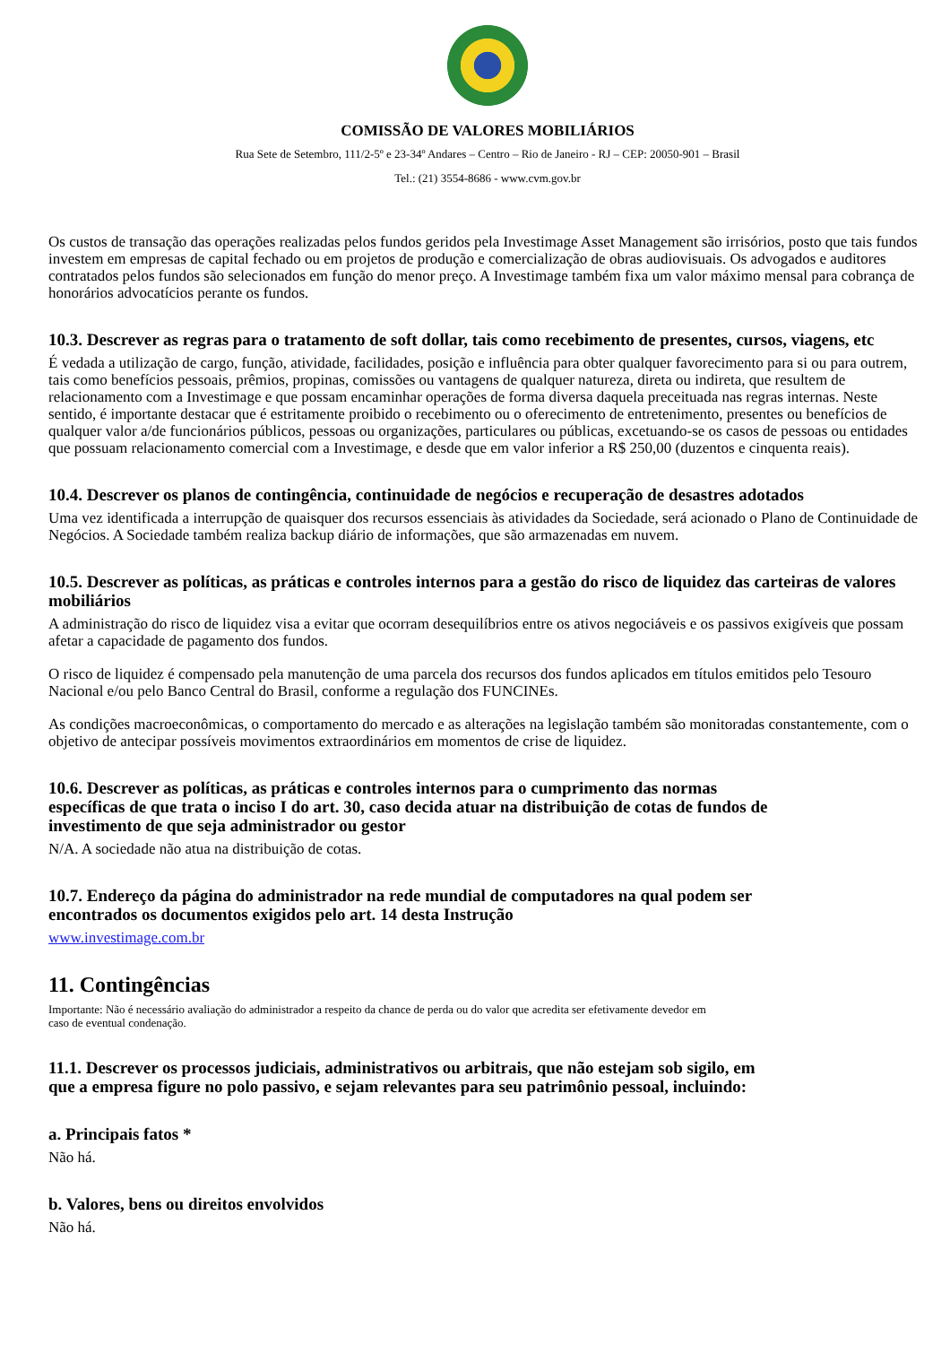COMISSÃO DE VALORES MOBILIÁRIOS
Rua Sete de Setembro, 111/2-5º e 23-34º Andares – Centro – Rio de Janeiro - RJ – CEP: 20050-901 – Brasil
Tel.: (21) 3554-8686 - www.cvm.gov.br
Os custos de transação das operações realizadas pelos fundos geridos pela Investimage Asset Management são irrisórios, posto que tais fundos investem em empresas de capital fechado ou em projetos de produção e comercialização de obras audiovisuais. Os advogados e auditores contratados pelos fundos são selecionados em função do menor preço. A Investimage também fixa um valor máximo mensal para cobrança de honorários advocatícios perante os fundos.
10.3. Descrever as regras para o tratamento de soft dollar, tais como recebimento de presentes, cursos, viagens, etc
É vedada a utilização de cargo, função, atividade, facilidades, posição e influência para obter qualquer favorecimento para si ou para outrem, tais como benefícios pessoais, prêmios, propinas, comissões ou vantagens de qualquer natureza, direta ou indireta, que resultem de relacionamento com a Investimage e que possam encaminhar operações de forma diversa daquela preceituada nas regras internas. Neste sentido, é importante destacar que é estritamente proibido o recebimento ou o oferecimento de entretenimento, presentes ou benefícios de qualquer valor a/de funcionários públicos, pessoas ou organizações, particulares ou públicas, excetuando-se os casos de pessoas ou entidades que possuam relacionamento comercial com a Investimage, e desde que em valor inferior a R$ 250,00 (duzentos e cinquenta reais).
10.4. Descrever os planos de contingência, continuidade de negócios e recuperação de desastres adotados
Uma vez identificada a interrupção de quaisquer dos recursos essenciais às atividades da Sociedade, será acionado o Plano de Continuidade de Negócios. A Sociedade também realiza backup diário de informações, que são armazenadas em nuvem.
10.5. Descrever as políticas, as práticas e controles internos para a gestão do risco de liquidez das carteiras de valores mobiliários
A administração do risco de liquidez visa a evitar que ocorram desequilíbrios entre os ativos negociáveis e os passivos exigíveis que possam afetar a capacidade de pagamento dos fundos.
O risco de liquidez é compensado pela manutenção de uma parcela dos recursos dos fundos aplicados em títulos emitidos pelo Tesouro Nacional e/ou pelo Banco Central do Brasil, conforme a regulação dos FUNCINEs.
As condições macroeconômicas, o comportamento do mercado e as alterações na legislação também são monitoradas constantemente, com o objetivo de antecipar possíveis movimentos extraordinários em momentos de crise de liquidez.
10.6. Descrever as políticas, as práticas e controles internos para o cumprimento das normas específicas de que trata o inciso I do art. 30, caso decida atuar na distribuição de cotas de fundos de investimento de que seja administrador ou gestor
N/A. A sociedade não atua na distribuição de cotas.
10.7. Endereço da página do administrador na rede mundial de computadores na qual podem ser encontrados os documentos exigidos pelo art. 14 desta Instrução
www.investimage.com.br
11. Contingências
Importante: Não é necessário avaliação do administrador a respeito da chance de perda ou do valor que acredita ser efetivamente devedor em caso de eventual condenação.
11.1. Descrever os processos judiciais, administrativos ou arbitrais, que não estejam sob sigilo, em que a empresa figure no polo passivo, e sejam relevantes para seu patrimônio pessoal, incluindo:
a. Principais fatos *
Não há.
b. Valores, bens ou direitos envolvidos
Não há.